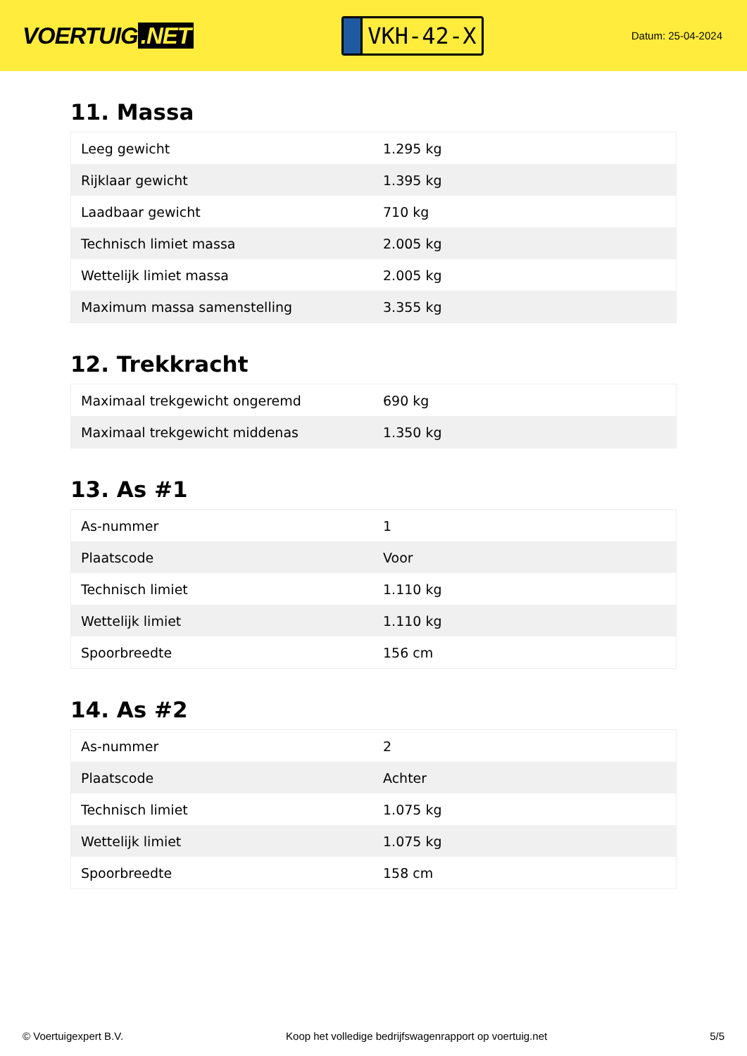VOERTUIG.NET
VKH-42-X
Datum: 25-04-2024
11. Massa
| Leeg gewicht | 1.295 kg |
| Rijklaar gewicht | 1.395 kg |
| Laadbaar gewicht | 710 kg |
| Technisch limiet massa | 2.005 kg |
| Wettelijk limiet massa | 2.005 kg |
| Maximum massa samenstelling | 3.355 kg |
12. Trekkracht
| Maximaal trekgewicht ongeremd | 690 kg |
| Maximaal trekgewicht middenas | 1.350 kg |
13. As #1
| As-nummer | 1 |
| Plaatscode | Voor |
| Technisch limiet | 1.110 kg |
| Wettelijk limiet | 1.110 kg |
| Spoorbreedte | 156 cm |
14. As #2
| As-nummer | 2 |
| Plaatscode | Achter |
| Technisch limiet | 1.075 kg |
| Wettelijk limiet | 1.075 kg |
| Spoorbreedte | 158 cm |
© Voertuigexpert B.V. Koop het volledige bedrijfswagenrapport op voertuig.net 5/5